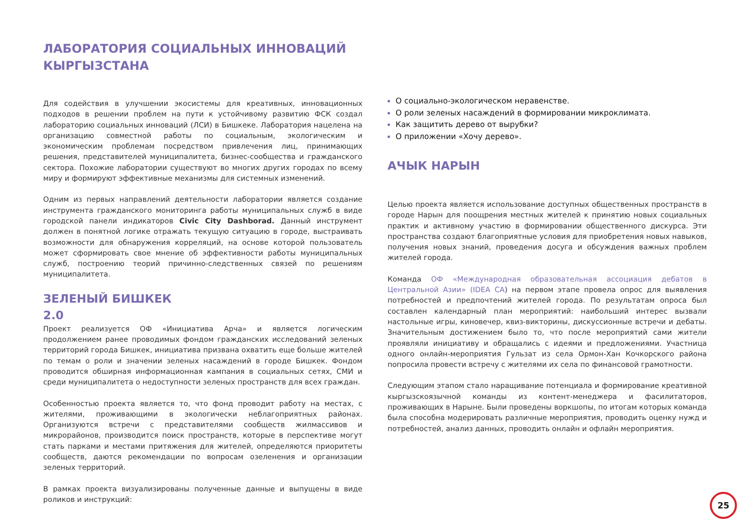ЛАБОРАТОРИЯ СОЦИАЛЬНЫХ ИННОВАЦИЙ
КЫРГЫЗСТАНА
Для содействия в улучшении экосистемы для креативных, инновационных подходов в решении проблем на пути к устойчивому развитию ФСК создал лабораторию социальных инноваций (ЛСИ) в Бишкеке. Лаборатория нацелена на организацию совместной работы по социальным, экологическим и экономическим проблемам посредством привлечения лиц, принимающих решения, представителей муниципалитета, бизнес-сообщества и гражданского сектора. Похожие лаборатории существуют во многих других городах по всему миру и формируют эффективные механизмы для системных изменений.
Одним из первых направлений деятельности лаборатории является создание инструмента гражданского мониторинга работы муниципальных служб в виде городской панели индикаторов Civic City Dashborad. Данный инструмент должен в понятной логике отражать текущую ситуацию в городе, выстраивать возможности для обнаружения корреляций, на основе которой пользователь может сформировать свое мнение об эффективности работы муниципальных служб, построению теорий причинно-следственных связей по решениям муниципалитета.
ЗЕЛЕНЫЙ БИШКЕК
2.0
Проект реализуется ОФ «Инициатива Арча» и является логическим продолжением ранее проводимых фондом гражданских исследований зеленых территорий города Бишкек, инициатива призвана охватить еще больше жителей по темам о роли и значении зеленых насаждений в городе Бишкек. Фондом проводится обширная информационная кампания в социальных сетях, СМИ и среди муниципалитета о недоступности зеленых пространств для всех граждан.
Особенностью проекта является то, что фонд проводит работу на местах, с жителями, проживающими в экологически неблагоприятных районах. Организуются встречи с представителями сообществ жилмассивов и микрорайонов, производится поиск пространств, которые в перспективе могут стать парками и местами притяжения для жителей, определяются приоритеты сообществ, даются рекомендации по вопросам озеленения и организации зеленых территорий.
В рамках проекта визуализированы полученные данные и выпущены в виде роликов и инструкций:
О социально-экологическом неравенстве.
О роли зеленых насаждений в формировании микроклимата.
Как защитить дерево от вырубки?
О приложении «Хочу дерево».
АЧЫК НАРЫН
Целью проекта является использование доступных общественных пространств в городе Нарын для поощрения местных жителей к принятию новых социальных практик и активному участию в формировании общественного дискурса. Эти пространства создают благоприятные условия для приобретения новых навыков, получения новых знаний, проведения досуга и обсуждения важных проблем жителей города.
Команда ОФ «Международная образовательная ассоциация дебатов в Центральной Азии» (IDEA CA) на первом этапе провела опрос для выявления потребностей и предпочтений жителей города. По результатам опроса был составлен календарный план мероприятий: наибольший интерес вызвали настольные игры, киновечер, квиз-викторины, дискуссионные встречи и дебаты. Значительным достижением было то, что после мероприятий сами жители проявляли инициативу и обращались с идеями и предложениями. Участница одного онлайн-мероприятия Гульзат из села Ормон-Хан Кочкорского района попросила провести встречу с жителями их села по финансовой грамотности.
Следующим этапом стало наращивание потенциала и формирование креативной кыргызскоязычной команды из контент-менеджера и фасилитаторов, проживающих в Нарыне. Были проведены воркшопы, по итогам которых команда была способна модерировать различные мероприятия, проводить оценку нужд и потребностей, анализ данных, проводить онлайн и офлайн мероприятия.
25